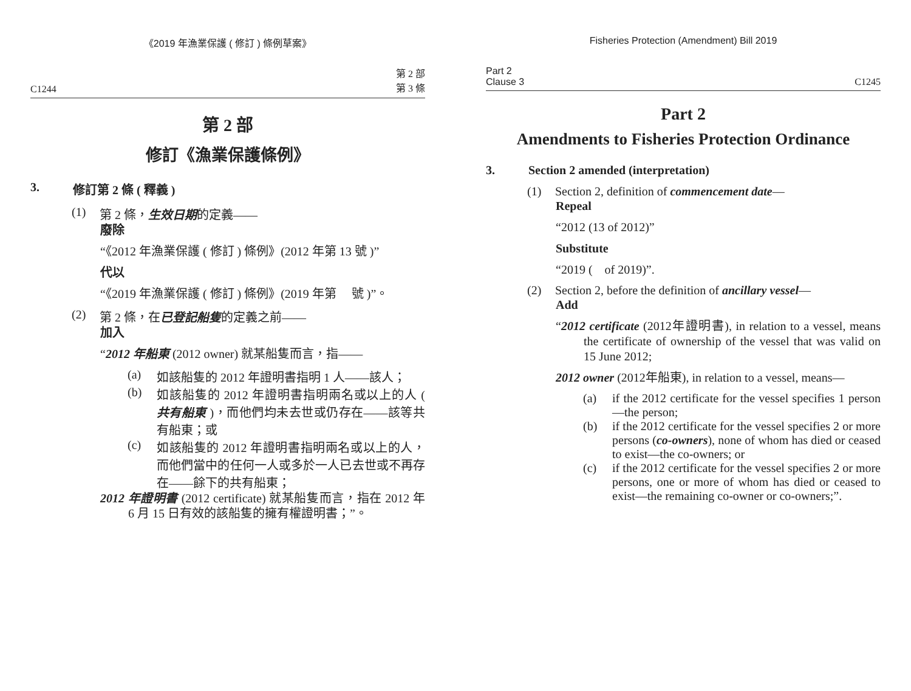《2019 年漁業保護 ( 修訂 ) 條例草案》
C1244 第 2 部
第 3 條
第 2 部
修訂《漁業保護條例》
3. 修訂第 2 條 ( 釋義 )
(1) 第 2 條，生效日期的定義——
廢除
“《2012 年漁業保護 ( 修訂 ) 條例》(2012 年第 13 號 )”
代以
“《2019 年漁業保護 ( 修訂 ) 條例》(2019 年第　 號 )”。
(2) 第 2 條，在已登記船隻的定義之前——
加入
“2012 年船東 (2012 owner) 就某船隻而言，指——
(a) 如該船隻的 2012 年證明書指明 1 人——該人；
(b) 如該船隻的 2012 年證明書指明兩名或以上的人 ( 共有船東 )，而他們均未去世或仍存在——該等共有船東；或
(c) 如該船隻的 2012 年證明書指明兩名或以上的人，而他們當中的任何一人或多於一人已去世或不再存在——餘下的共有船東；
2012 年證明書 (2012 certificate) 就某船隻而言，指在 2012 年 6 月 15 日有效的該船隻的擁有權證明書；”。
Fisheries Protection (Amendment) Bill 2019
Part 2
Clause 3 C1245
Part 2
Amendments to Fisheries Protection Ordinance
3. Section 2 amended (interpretation)
(1) Section 2, definition of commencement date—
Repeal
“2012 (13 of 2012)”
Substitute
“2019 (　of 2019)”.
(2) Section 2, before the definition of ancillary vessel—
Add
“2012 certificate (2012年證明書), in relation to a vessel, means the certificate of ownership of the vessel that was valid on 15 June 2012;
2012 owner (2012年船東), in relation to a vessel, means—
(a) if the 2012 certificate for the vessel specifies 1 person—the person;
(b) if the 2012 certificate for the vessel specifies 2 or more persons (co-owners), none of whom has died or ceased to exist—the co-owners; or
(c) if the 2012 certificate for the vessel specifies 2 or more persons, one or more of whom has died or ceased to exist—the remaining co-owner or co-owners;”.